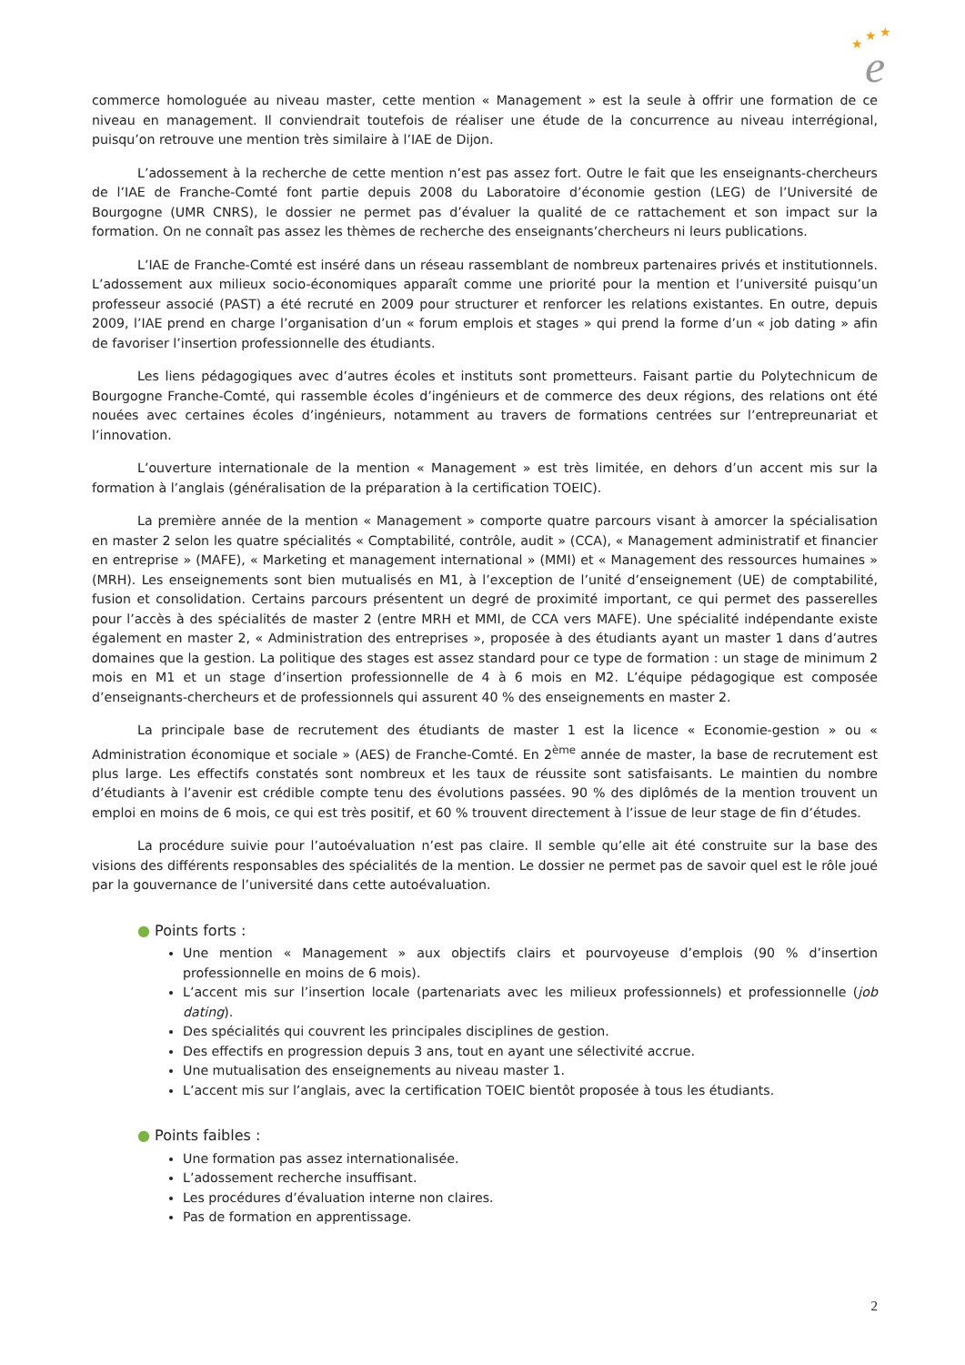★
★
★
e
commerce homologuée au niveau master, cette mention « Management » est la seule à offrir une formation de ce niveau en management. Il conviendrait toutefois de réaliser une étude de la concurrence au niveau interrégional, puisqu’on retrouve une mention très similaire à l’IAE de Dijon.
L’adossement à la recherche de cette mention n’est pas assez fort. Outre le fait que les enseignants-chercheurs de l’IAE de Franche-Comté font partie depuis 2008 du Laboratoire d’économie gestion (LEG) de l’Université de Bourgogne (UMR CNRS), le dossier ne permet pas d’évaluer la qualité de ce rattachement et son impact sur la formation. On ne connaît pas assez les thèmes de recherche des enseignants’chercheurs ni leurs publications.
L’IAE de Franche-Comté est inséré dans un réseau rassemblant de nombreux partenaires privés et institutionnels. L’adossement aux milieux socio-économiques apparaît comme une priorité pour la mention et l’université puisqu’un professeur associé (PAST) a été recruté en 2009 pour structurer et renforcer les relations existantes. En outre, depuis 2009, l’IAE prend en charge l’organisation d’un « forum emplois et stages » qui prend la forme d’un « job dating » afin de favoriser l’insertion professionnelle des étudiants.
Les liens pédagogiques avec d’autres écoles et instituts sont prometteurs. Faisant partie du Polytechnicum de Bourgogne Franche-Comté, qui rassemble écoles d’ingénieurs et de commerce des deux régions, des relations ont été nouées avec certaines écoles d’ingénieurs, notamment au travers de formations centrées sur l’entrepreunariat et l’innovation.
L’ouverture internationale de la mention « Management » est très limitée, en dehors d’un accent mis sur la formation à l’anglais (généralisation de la préparation à la certification TOEIC).
La première année de la mention « Management » comporte quatre parcours visant à amorcer la spécialisation en master 2 selon les quatre spécialités « Comptabilité, contrôle, audit » (CCA), « Management administratif et financier en entreprise » (MAFE), « Marketing et management international » (MMI) et « Management des ressources humaines » (MRH). Les enseignements sont bien mutualisés en M1, à l’exception de l’unité d’enseignement (UE) de comptabilité, fusion et consolidation. Certains parcours présentent un degré de proximité important, ce qui permet des passerelles pour l’accès à des spécialités de master 2 (entre MRH et MMI, de CCA vers MAFE). Une spécialité indépendante existe également en master 2, « Administration des entreprises », proposée à des étudiants ayant un master 1 dans d’autres domaines que la gestion. La politique des stages est assez standard pour ce type de formation : un stage de minimum 2 mois en M1 et un stage d’insertion professionnelle de 4 à 6 mois en M2. L’équipe pédagogique est composée d’enseignants-chercheurs et de professionnels qui assurent 40 % des enseignements en master 2.
La principale base de recrutement des étudiants de master 1 est la licence « Economie-gestion » ou « Administration économique et sociale » (AES) de Franche-Comté. En 2<sup>ème</sup> année de master, la base de recrutement est plus large. Les effectifs constatés sont nombreux et les taux de réussite sont satisfaisants. Le maintien du nombre d’étudiants à l’avenir est crédible compte tenu des évolutions passées. 90 % des diplômés de la mention trouvent un emploi en moins de 6 mois, ce qui est très positif, et 60 % trouvent directement à l’issue de leur stage de fin d’études.
La procédure suivie pour l’autoévaluation n’est pas claire. Il semble qu’elle ait été construite sur la base des visions des différents responsables des spécialités de la mention. Le dossier ne permet pas de savoir quel est le rôle joué par la gouvernance de l’université dans cette autoévaluation.
● Points forts :
Une mention « Management » aux objectifs clairs et pourvoyeuse d’emplois (90 % d’insertion professionnelle en moins de 6 mois).
L’accent mis sur l’insertion locale (partenariats avec les milieux professionnels) et professionnelle (job dating).
Des spécialités qui couvrent les principales disciplines de gestion.
Des effectifs en progression depuis 3 ans, tout en ayant une sélectivité accrue.
Une mutualisation des enseignements au niveau master 1.
L’accent mis sur l’anglais, avec la certification TOEIC bientôt proposée à tous les étudiants.
● Points faibles :
Une formation pas assez internationalisée.
L’adossement recherche insuffisant.
Les procédures d’évaluation interne non claires.
Pas de formation en apprentissage.
2